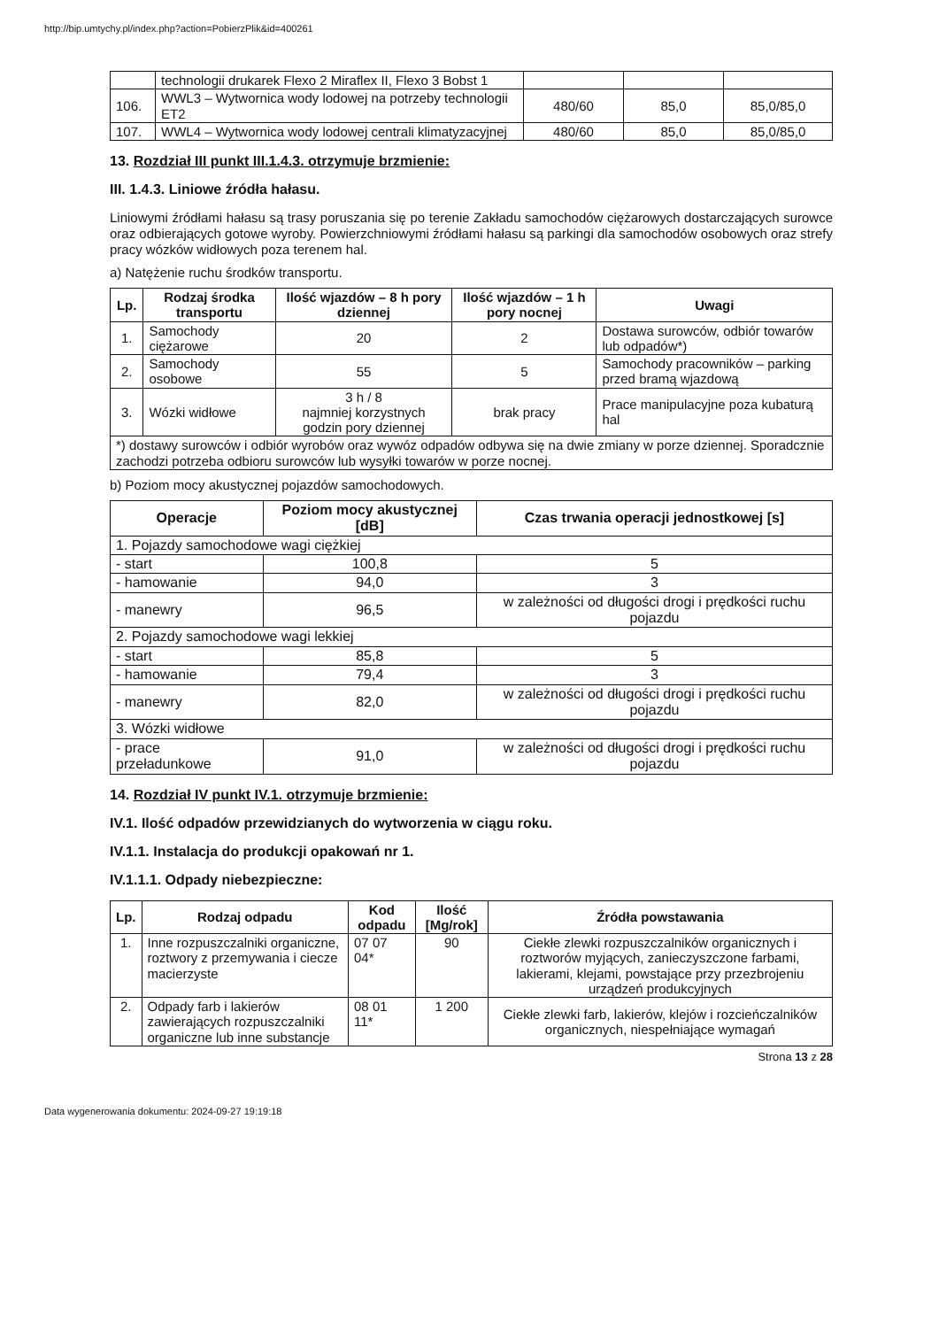http://bip.umtychy.pl/index.php?action=PobierzPlik&id=400261
| | technologii drukarek Flexo 2 Miraflex II, Flexo 3 Bobst 1 | | | |
| 106. | WWL3 – Wytwornica wody lodowej na potrzeby technologii ET2 | 480/60 | 85,0 | 85,0/85,0 |
| 107. | WWL4 – Wytwornica wody lodowej centrali klimatyzacyjnej | 480/60 | 85,0 | 85,0/85,0 |
13. Rozdział III punkt III.1.4.3. otrzymuje brzmienie:
III. 1.4.3. Liniowe źródła hałasu.
Liniowymi źródłami hałasu są trasy poruszania się po terenie Zakładu samochodów ciężarowych dostarczających surowce oraz odbierających gotowe wyroby. Powierzchniowymi źródłami hałasu są parkingi dla samochodów osobowych oraz strefy pracy wózków widłowych poza terenem hal.
a) Natężenie ruchu środków transportu.
| Lp. | Rodzaj środka transportu | Ilość wjazdów – 8 h pory dziennej | Ilość wjazdów – 1 h pory nocnej | Uwagi |
| --- | --- | --- | --- | --- |
| 1. | Samochody ciężarowe | 20 | 2 | Dostawa surowców, odbiór towarów lub odpadów*) |
| 2. | Samochody osobowe | 55 | 5 | Samochody pracowników – parking przed bramą wjazdową |
| 3. | Wózki widłowe | 3 h / 8 najmniej korzystnych godzin pory dziennej | brak pracy | Prace manipulacyjne poza kubaturą hal |
| *) dostawy surowców i odbiór wyrobów oraz wywóz odpadów odbywa się na dwie zmiany w porze dziennej. Sporadcznie zachodzi potrzeba odbioru surowców lub wysyłki towarów w porze nocnej. | | | | |
b) Poziom mocy akustycznej pojazdów samochodowych.
| Operacje | Poziom mocy akustycznej [dB] | Czas trwania operacji jednostkowej [s] |
| --- | --- | --- |
| 1. Pojazdy samochodowe wagi ciężkiej | | |
| - start | 100,8 | 5 |
| - hamowanie | 94,0 | 3 |
| - manewry | 96,5 | w zależności od długości drogi i prędkości ruchu pojazdu |
| 2. Pojazdy samochodowe wagi lekkiej | | |
| - start | 85,8 | 5 |
| - hamowanie | 79,4 | 3 |
| - manewry | 82,0 | w zależności od długości drogi i prędkości ruchu pojazdu |
| 3. Wózki widłowe | | |
| - prace przeładunkowe | 91,0 | w zależności od długości drogi i prędkości ruchu pojazdu |
14. Rozdział IV punkt IV.1. otrzymuje brzmienie:
IV.1. Ilość odpadów przewidzianych do wytworzenia w ciągu roku.
IV.1.1. Instalacja do produkcji opakowań nr 1.
IV.1.1.1. Odpady niebezpieczne:
| Lp. | Rodzaj odpadu | Kod odpadu | Ilość [Mg/rok] | Źródła powstawania |
| --- | --- | --- | --- | --- |
| 1. | Inne rozpuszczalniki organiczne, roztwory z przemywania i ciecze macierzyste | 07 07 04* | 90 | Ciekłe zlewki rozpuszczalników organicznych i roztworów myjących, zanieczyszczone farbami, lakierami, klejami, powstające przy przezbrojeniu urządzeń produkcyjnych |
| 2. | Odpady farb i lakierów zawierających rozpuszczalniki organiczne lub inne substancje | 08 01 11* | 1 200 | Ciekłe zlewki farb, lakierów, klejów i rozcieńczalników organicznych, niespełniające wymagań |
Strona 13 z 28
Data wygenerowania dokumentu: 2024-09-27 19:19:18